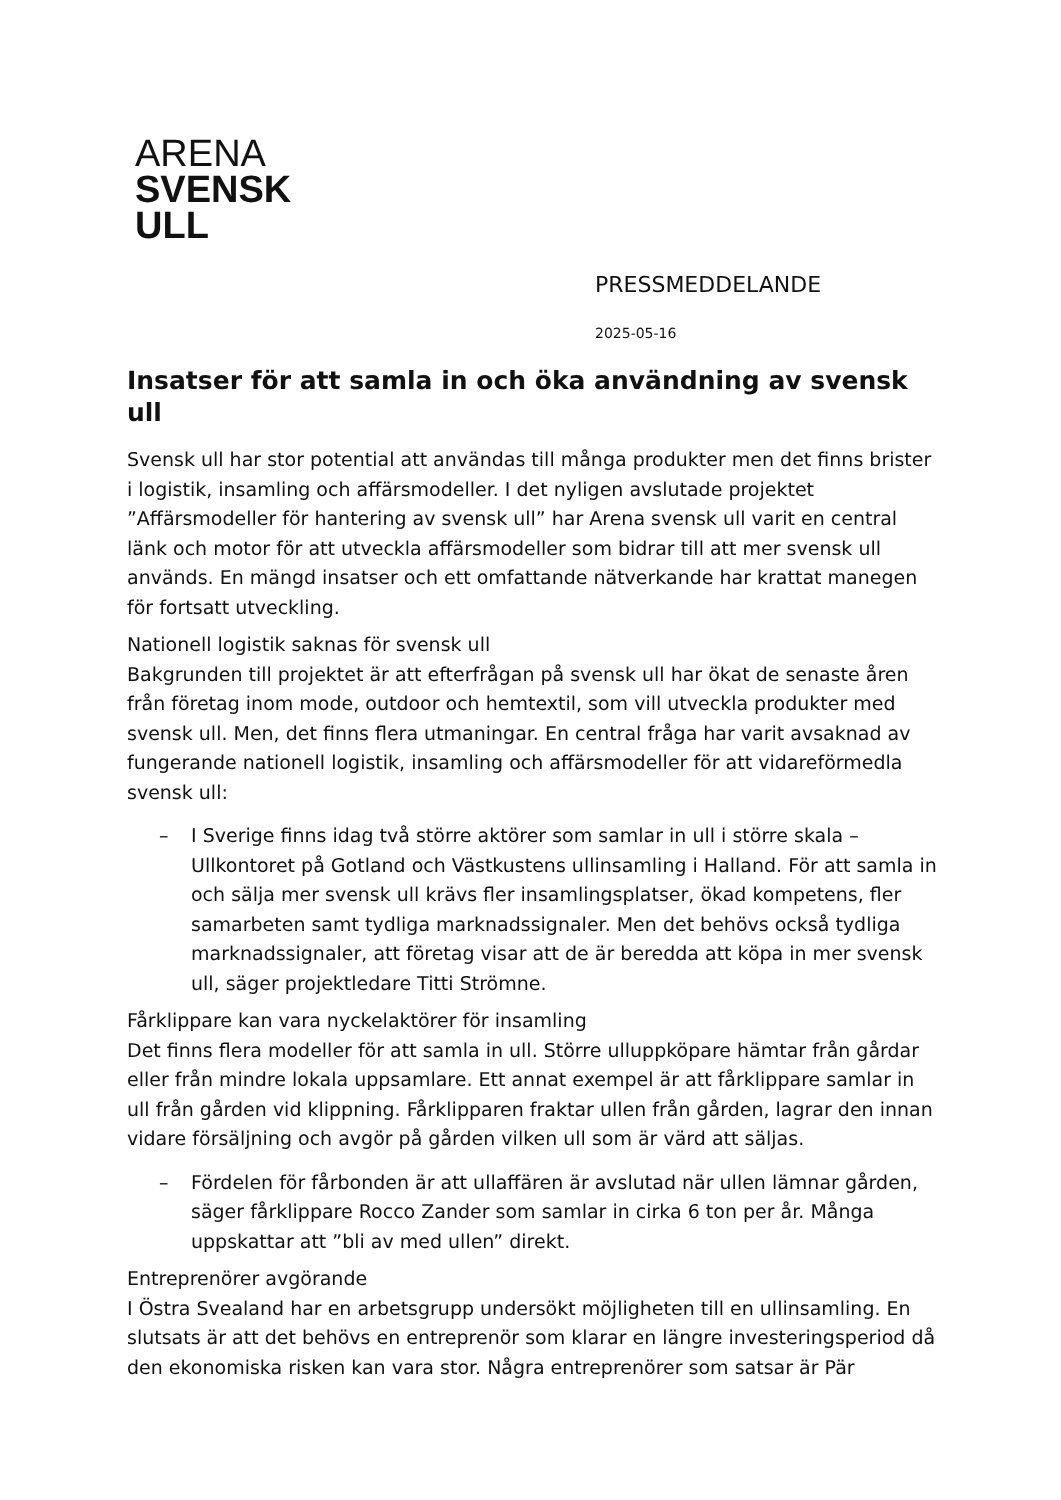ARENA
SVENSK
ULL
PRESSMEDDELANDE
2025-05-16
Insatser för att samla in och öka användning av svensk ull
Svensk ull har stor potential att användas till många produkter men det finns brister i logistik, insamling och affärsmodeller. I det nyligen avslutade projektet ”Affärsmodeller för hantering av svensk ull” har Arena svensk ull varit en central länk och motor för att utveckla affärsmodeller som bidrar till att mer svensk ull används. En mängd insatser och ett omfattande nätverkande har krattat manegen för fortsatt utveckling.
Nationell logistik saknas för svensk ull
Bakgrunden till projektet är att efterfrågan på svensk ull har ökat de senaste åren från företag inom mode, outdoor och hemtextil, som vill utveckla produkter med svensk ull. Men, det finns flera utmaningar. En central fråga har varit avsaknad av fungerande nationell logistik, insamling och affärsmodeller för att vidareförmedla svensk ull:
– I Sverige finns idag två större aktörer som samlar in ull i större skala – Ullkontoret på Gotland och Västkustens ullinsamling i Halland. För att samla in och sälja mer svensk ull krävs fler insamlingsplatser, ökad kompetens, fler samarbeten samt tydliga marknadssignaler. Men det behövs också tydliga marknadssignaler, att företag visar att de är beredda att köpa in mer svensk ull, säger projektledare Titti Strömne.
Fårklippare kan vara nyckelaktörer för insamling
Det finns flera modeller för att samla in ull. Större ulluppköpare hämtar från gårdar eller från mindre lokala uppsamlare. Ett annat exempel är att fårklippare samlar in ull från gården vid klippning. Fårklipparen fraktar ullen från gården, lagrar den innan vidare försäljning och avgör på gården vilken ull som är värd att säljas.
– Fördelen för fårbonden är att ullaffären är avslutad när ullen lämnar gården, säger fårklippare Rocco Zander som samlar in cirka 6 ton per år. Många uppskattar att ”bli av med ullen” direkt.
Entreprenörer avgörande
I Östra Svealand har en arbetsgrupp undersökt möjligheten till en ullinsamling. En slutsats är att det behövs en entreprenör som klarar en längre investeringsperiod då den ekonomiska risken kan vara stor. Några entreprenörer som satsar är Pär